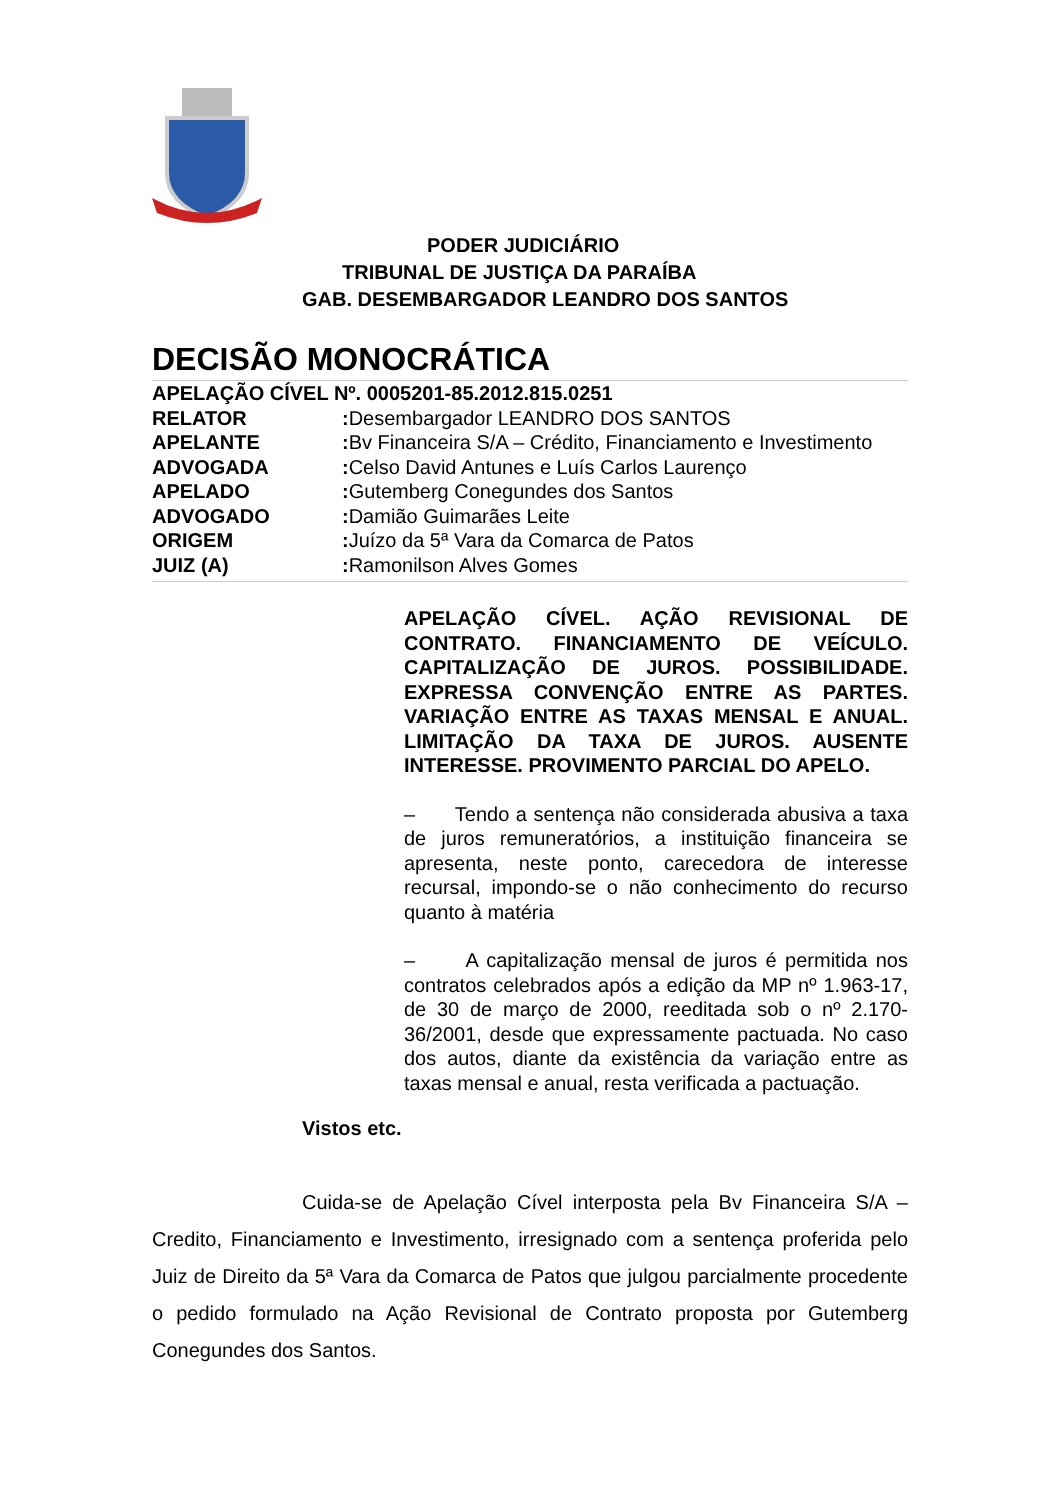PODER JUDICIÁRIO
TRIBUNAL DE JUSTIÇA DA PARAÍBA
GAB. DESEMBARGADOR LEANDRO DOS SANTOS
DECISÃO MONOCRÁTICA
APELAÇÃO CÍVEL Nº. 0005201-85.2012.815.0251
RELATOR: Desembargador LEANDRO DOS SANTOS
APELANTE: Bv Financeira S/A – Crédito, Financiamento e Investimento
ADVOGADA: Celso David Antunes e Luís Carlos Laurenço
APELADO: Gutemberg Conegundes dos Santos
ADVOGADO: Damião Guimarães Leite
ORIGEM: Juízo da 5ª Vara da Comarca de Patos
JUIZ (A): Ramonilson Alves Gomes
APELAÇÃO CÍVEL. AÇÃO REVISIONAL DE CONTRATO. FINANCIAMENTO DE VEÍCULO. CAPITALIZAÇÃO DE JUROS. POSSIBILIDADE. EXPRESSA CONVENÇÃO ENTRE AS PARTES. VARIAÇÃO ENTRE AS TAXAS MENSAL E ANUAL. LIMITAÇÃO DA TAXA DE JUROS. AUSENTE INTERESSE. PROVIMENTO PARCIAL DO APELO.
– Tendo a sentença não considerada abusiva a taxa de juros remuneratórios, a instituição financeira se apresenta, neste ponto, carecedora de interesse recursal, impondo-se o não conhecimento do recurso quanto à matéria
– A capitalização mensal de juros é permitida nos contratos celebrados após a edição da MP nº 1.963-17, de 30 de março de 2000, reeditada sob o nº 2.170-36/2001, desde que expressamente pactuada. No caso dos autos, diante da existência da variação entre as taxas mensal e anual, resta verificada a pactuação.
Vistos etc.
Cuida-se de Apelação Cível interposta pela Bv Financeira S/A – Credito, Financiamento e Investimento, irresignado com a sentença proferida pelo Juiz de Direito da 5ª Vara da Comarca de Patos que julgou parcialmente procedente o pedido formulado na Ação Revisional de Contrato proposta por Gutemberg Conegundes dos Santos.